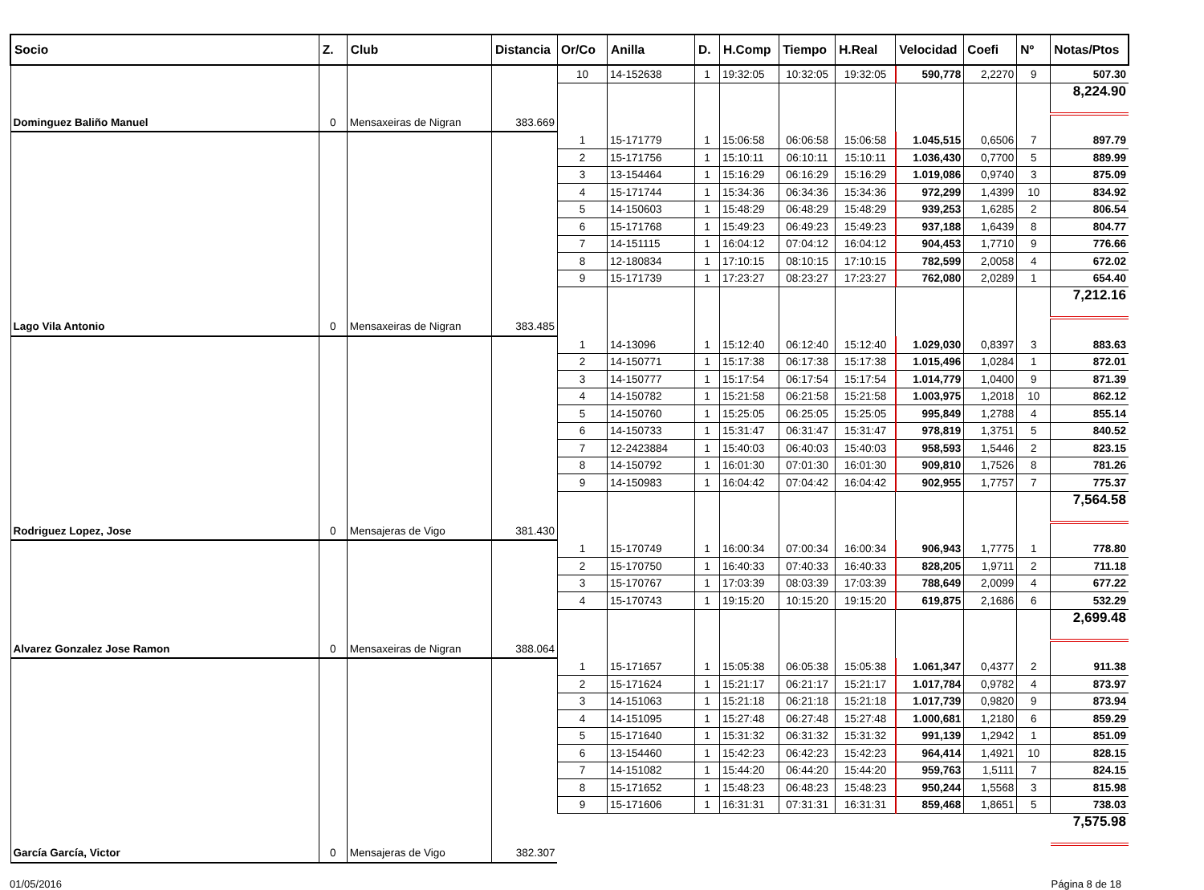| Socio | Z. | Club | Distancia | Or/Co | Anilla | D. | H.Comp | Tiempo | H.Real | Velocidad | Coefi | Nº | Notas/Ptos |
| --- | --- | --- | --- | --- | --- | --- | --- | --- | --- | --- | --- | --- | --- |
| | | | | 10 | 14-152638 | 1 | 19:32:05 | 10:32:05 | 19:32:05 | 590,778 | 2,2270 | 9 | 507.30 |
| | | | | | | | | | | | | | 8,224.90 |
| Dominguez Baliño Manuel | 0 | Mensaxeiras de Nigran | 383.669 | | | | | | | | | | |
| | | | | 1 | 15-171779 | 1 | 15:06:58 | 06:06:58 | 15:06:58 | 1.045,515 | 0,6506 | 7 | 897.79 |
| | | | | 2 | 15-171756 | 1 | 15:10:11 | 06:10:11 | 15:10:11 | 1.036,430 | 0,7700 | 5 | 889.99 |
| | | | | 3 | 13-154464 | 1 | 15:16:29 | 06:16:29 | 15:16:29 | 1.019,086 | 0,9740 | 3 | 875.09 |
| | | | | 4 | 15-171744 | 1 | 15:34:36 | 06:34:36 | 15:34:36 | 972,299 | 1,4399 | 10 | 834.92 |
| | | | | 5 | 14-150603 | 1 | 15:48:29 | 06:48:29 | 15:48:29 | 939,253 | 1,6285 | 2 | 806.54 |
| | | | | 6 | 15-171768 | 1 | 15:49:23 | 06:49:23 | 15:49:23 | 937,188 | 1,6439 | 8 | 804.77 |
| | | | | 7 | 14-151115 | 1 | 16:04:12 | 07:04:12 | 16:04:12 | 904,453 | 1,7710 | 9 | 776.66 |
| | | | | 8 | 12-180834 | 1 | 17:10:15 | 08:10:15 | 17:10:15 | 782,599 | 2,0058 | 4 | 672.02 |
| | | | | 9 | 15-171739 | 1 | 17:23:27 | 08:23:27 | 17:23:27 | 762,080 | 2,0289 | 1 | 654.40 |
| | | | | | | | | | | | | | 7,212.16 |
| Lago Vila Antonio | 0 | Mensaxeiras de Nigran | 383.485 | | | | | | | | | | |
| | | | | 1 | 14-13096 | 1 | 15:12:40 | 06:12:40 | 15:12:40 | 1.029,030 | 0,8397 | 3 | 883.63 |
| | | | | 2 | 14-150771 | 1 | 15:17:38 | 06:17:38 | 15:17:38 | 1.015,496 | 1,0284 | 1 | 872.01 |
| | | | | 3 | 14-150777 | 1 | 15:17:54 | 06:17:54 | 15:17:54 | 1.014,779 | 1,0400 | 9 | 871.39 |
| | | | | 4 | 14-150782 | 1 | 15:21:58 | 06:21:58 | 15:21:58 | 1.003,975 | 1,2018 | 10 | 862.12 |
| | | | | 5 | 14-150760 | 1 | 15:25:05 | 06:25:05 | 15:25:05 | 995,849 | 1,2788 | 4 | 855.14 |
| | | | | 6 | 14-150733 | 1 | 15:31:47 | 06:31:47 | 15:31:47 | 978,819 | 1,3751 | 5 | 840.52 |
| | | | | 7 | 12-2423884 | 1 | 15:40:03 | 06:40:03 | 15:40:03 | 958,593 | 1,5446 | 2 | 823.15 |
| | | | | 8 | 14-150792 | 1 | 16:01:30 | 07:01:30 | 16:01:30 | 909,810 | 1,7526 | 8 | 781.26 |
| | | | | 9 | 14-150983 | 1 | 16:04:42 | 07:04:42 | 16:04:42 | 902,955 | 1,7757 | 7 | 775.37 |
| | | | | | | | | | | | | | 7,564.58 |
| Rodriguez Lopez, Jose | 0 | Mensajeras de Vigo | 381.430 | | | | | | | | | | |
| | | | | 1 | 15-170749 | 1 | 16:00:34 | 07:00:34 | 16:00:34 | 906,943 | 1,7775 | 1 | 778.80 |
| | | | | 2 | 15-170750 | 1 | 16:40:33 | 07:40:33 | 16:40:33 | 828,205 | 1,9711 | 2 | 711.18 |
| | | | | 3 | 15-170767 | 1 | 17:03:39 | 08:03:39 | 17:03:39 | 788,649 | 2,0099 | 4 | 677.22 |
| | | | | 4 | 15-170743 | 1 | 19:15:20 | 10:15:20 | 19:15:20 | 619,875 | 2,1686 | 6 | 532.29 |
| | | | | | | | | | | | | | 2,699.48 |
| Alvarez Gonzalez Jose Ramon | 0 | Mensaxeiras de Nigran | 388.064 | | | | | | | | | | |
| | | | | 1 | 15-171657 | 1 | 15:05:38 | 06:05:38 | 15:05:38 | 1.061,347 | 0,4377 | 2 | 911.38 |
| | | | | 2 | 15-171624 | 1 | 15:21:17 | 06:21:17 | 15:21:17 | 1.017,784 | 0,9782 | 4 | 873.97 |
| | | | | 3 | 14-151063 | 1 | 15:21:18 | 06:21:18 | 15:21:18 | 1.017,739 | 0,9820 | 9 | 873.94 |
| | | | | 4 | 14-151095 | 1 | 15:27:48 | 06:27:48 | 15:27:48 | 1.000,681 | 1,2180 | 6 | 859.29 |
| | | | | 5 | 15-171640 | 1 | 15:31:32 | 06:31:32 | 15:31:32 | 991,139 | 1,2942 | 1 | 851.09 |
| | | | | 6 | 13-154460 | 1 | 15:42:23 | 06:42:23 | 15:42:23 | 964,414 | 1,4921 | 10 | 828.15 |
| | | | | 7 | 14-151082 | 1 | 15:44:20 | 06:44:20 | 15:44:20 | 959,763 | 1,5111 | 7 | 824.15 |
| | | | | 8 | 15-171652 | 1 | 15:48:23 | 06:48:23 | 15:48:23 | 950,244 | 1,5568 | 3 | 815.98 |
| | | | | 9 | 15-171606 | 1 | 16:31:31 | 07:31:31 | 16:31:31 | 859,468 | 1,8651 | 5 | 738.03 |
| | | | | | | | | | | | | | 7,575.98 |
| García García, Victor | 0 | Mensajeras de Vigo | 382.307 | | | | | | | | | | |
01/05/2016 Página 8 de 18